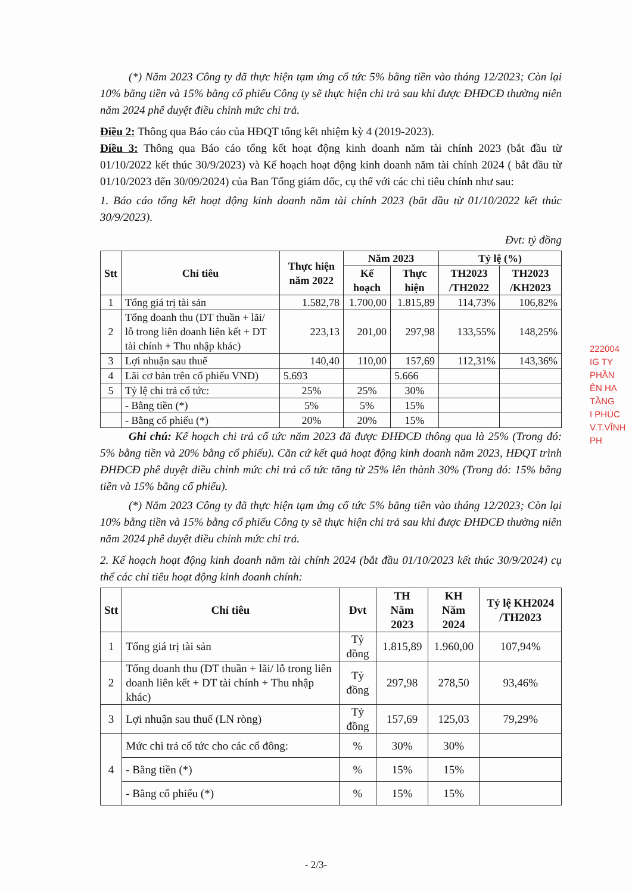(*) Năm 2023 Công ty đã thực hiện tạm ứng cổ tức 5% bằng tiền vào tháng 12/2023; Còn lại 10% bằng tiền và 15% bằng cổ phiếu Công ty sẽ thực hiện chi trả sau khi được ĐHĐCĐ thường niên năm 2024 phê duyệt điều chỉnh mức chi trả.
Điều 2: Thông qua Báo cáo của HĐQT tổng kết nhiệm kỳ 4 (2019-2023).
Điều 3: Thông qua Báo cáo tổng kết hoạt động kinh doanh năm tài chính 2023 (bắt đầu từ 01/10/2022 kết thúc 30/9/2023) và Kế hoạch hoạt động kinh doanh năm tài chính 2024 ( bắt đầu từ 01/10/2023 đến 30/09/2024) của Ban Tổng giám đốc, cụ thể với các chỉ tiêu chính như sau:
1. Báo cáo tổng kết hoạt động kinh doanh năm tài chính 2023 (bắt đầu từ 01/10/2022 kết thúc 30/9/2023).
Đvt: tỷ đồng
| Stt | Chỉ tiêu | Thực hiện năm 2022 | Năm 2023 | | Tỷ lệ (%) | |
| --- | --- | --- | --- | --- | --- | --- |
| | | | Kế hoạch | Thực hiện | TH2023 /TH2022 | TH2023 /KH2023 |
| 1 | Tổng giá trị tài sản | 1.582,78 | 1.700,00 | 1.815,89 | 114,73% | 106,82% |
| 2 | Tổng doanh thu (DT thuần + lãi/ lỗ trong liên doanh liên kết + DT tài chính + Thu nhập khác) | 223,13 | 201,00 | 297,98 | 133,55% | 148,25% |
| 3 | Lợi nhuận sau thuế | 140,40 | 110,00 | 157,69 | 112,31% | 143,36% |
| 4 | Lãi cơ bản trên cổ phiếu VND) | 5.693 | | 5.666 | | |
| 5 | Tỷ lệ chi trả cổ tức: | 25% | 25% | 30% | | |
| | - Bằng tiền (*) | 5% | 5% | 15% | | |
| | - Bằng cổ phiếu (*) | 20% | 20% | 15% | | |
Ghi chú: Kế hoạch chi trả cổ tức năm 2023 đã được ĐHĐCĐ thông qua là 25% (Trong đó: 5% bằng tiền và 20% bằng cổ phiếu). Căn cứ kết quả hoạt động kinh doanh năm 2023, HĐQT trình ĐHĐCĐ phê duyệt điều chỉnh mức chi trả cổ tức tăng từ 25% lên thành 30% (Trong đó: 15% bằng tiền và 15% bằng cổ phiếu).
(*) Năm 2023 Công ty đã thực hiện tạm ứng cổ tức 5% bằng tiền vào tháng 12/2023; Còn lại 10% bằng tiền và 15% bằng cổ phiếu Công ty sẽ thực hiện chi trả sau khi được ĐHĐCĐ thường niên năm 2024 phê duyệt điều chỉnh mức chi trả.
2. Kế hoạch hoạt động kinh doanh năm tài chính 2024 (bắt đầu 01/10/2023 kết thúc 30/9/2024) cụ thể các chỉ tiêu hoạt động kinh doanh chính:
| Stt | Chỉ tiêu | Đvt | TH Năm 2023 | KH Năm 2024 | Tỷ lệ KH2024 /TH2023 |
| --- | --- | --- | --- | --- | --- |
| 1 | Tổng giá trị tài sản | Tỷ đồng | 1.815,89 | 1.960,00 | 107,94% |
| 2 | Tổng doanh thu (DT thuần + lãi/ lỗ trong liên doanh liên kết + DT tài chính + Thu nhập khác) | Tỷ đồng | 297,98 | 278,50 | 93,46% |
| 3 | Lợi nhuận sau thuế (LN ròng) | Tỷ đồng | 157,69 | 125,03 | 79,29% |
| 4 | Mức chi trả cổ tức cho các cổ đông: | % | 30% | 30% | |
| | - Bằng tiền (*) | % | 15% | 15% | |
| | - Bằng cổ phiếu (*) | % | 15% | 15% | |
222004
IG TY
PHẦN
ÊN HẠ TẦNG
I PHÚC
V.T.VĨNH PH
- 2/3-